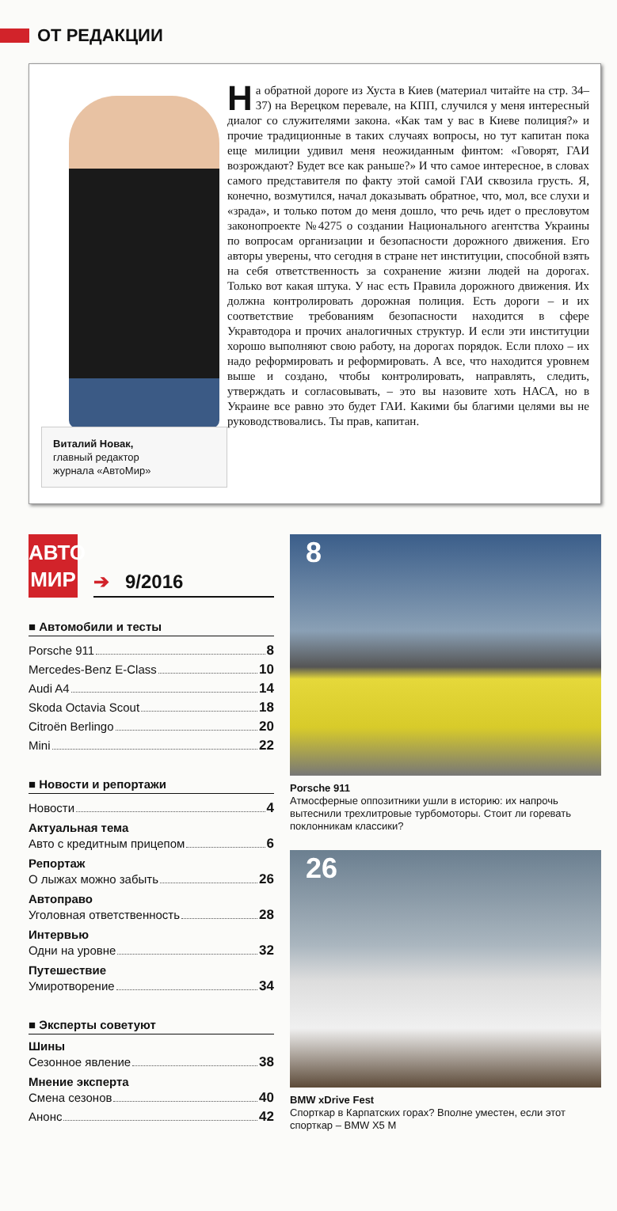ОТ РЕДАКЦИИ
Виталий Новак,
главный редактор
журнала «АвтоМир»
На обратной дороге из Хуста в Киев (материал читайте на стр. 34–37) на Верецком перевале, на КПП, случился у меня интересный диалог со служителями закона. «Как там у вас в Киеве полиция?» и прочие традиционные в таких случаях вопросы, но тут капитан пока еще милиции удивил меня неожиданным финтом: «Говорят, ГАИ возрождают? Будет все как раньше?» И что самое интересное, в словах самого представителя по факту этой самой ГАИ сквозила грусть. Я, конечно, возмутился, начал доказывать обратное, что, мол, все слухи и «зрада», и только потом до меня дошло, что речь идет о пресловутом законопроекте №4275 о создании Национального агентства Украины по вопросам организации и безопасности дорожного движения. Его авторы уверены, что сегодня в стране нет институции, способной взять на себя ответственность за сохранение жизни людей на дорогах. Только вот какая штука. У нас есть Правила дорожного движения. Их должна контролировать дорожная полиция. Есть дороги – и их соответствие требованиям безопасности находится в сфере Укравтодора и прочих аналогичных структур. И если эти институции хорошо выполняют свою работу, на дорогах порядок. Если плохо – их надо реформировать и реформировать. А все, что находится уровнем выше и создано, чтобы контролировать, направлять, следить, утверждать и согласовывать, – это вы назовите хоть НАСА, но в Украине все равно это будет ГАИ. Какими бы благими целями вы не руководствовались. Ты прав, капитан.
АВТО
МИР
➔ 9/2016
■ Автомобили и тесты
Porsche 911 8
Mercedes-Benz E-Class 10
Audi A4 14
Skoda Octavia Scout 18
Citroën Berlingo 20
Mini 22
■ Новости и репортажи
Новости 4
Актуальная тема
Авто с кредитным прицепом 6
Репортаж
О лыжах можно забыть 26
Автоправо
Уголовная ответственность 28
Интервью
Одни на уровне 32
Путешествие
Умиротворение 34
■ Эксперты советуют
Шины
Сезонное явление 38
Мнение эксперта
Смена сезонов 40
Анонс 42
8
Porsche 911
Атмосферные оппозитники ушли в историю: их напрочь вытеснили трехлитровые турбомоторы. Стоит ли горевать поклонникам классики?
26
BMW xDrive Fest
Спорткар в Карпатских горах? Вполне уместен, если этот спорткар – BMW X5 M